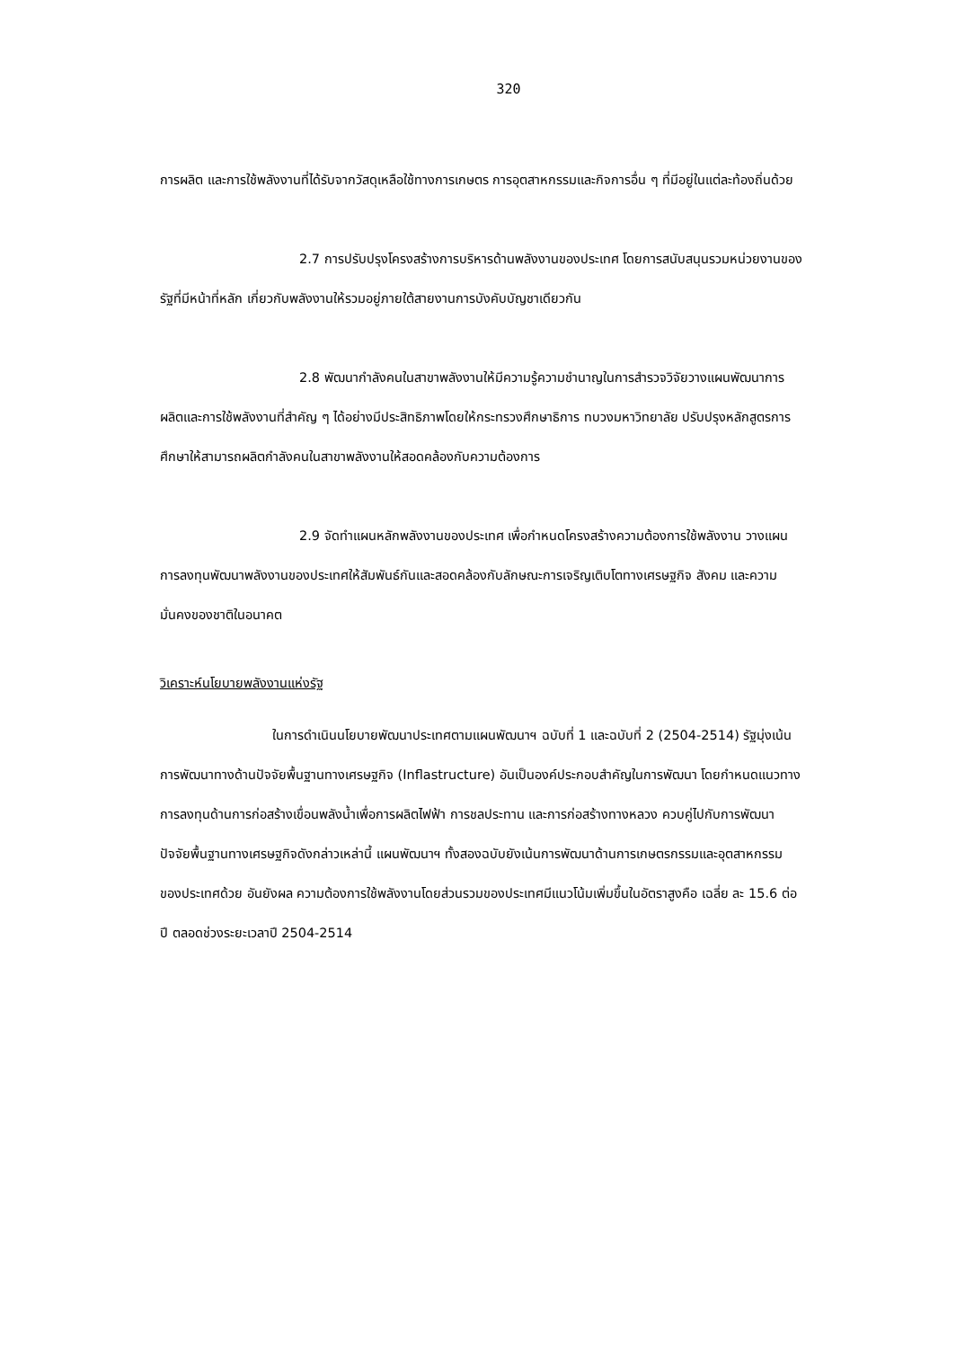320
การผลิต และการใช้พลังงานที่ได้รับจากวัสดุเหลือใช้ทางการเกษตร การอุตสาหกรรมและกิจการอื่น ๆ ที่มีอยู่ในแต่ละท้องถิ่นด้วย
2.7 การปรับปรุงโครงสร้างการบริหารด้านพลังงานของประเทศ โดยการสนับสนุนรวมหน่วยงานของรัฐที่มีหน้าที่หลัก เกี่ยวกับพลังงานให้รวมอยู่ภายใต้สายงานการบังคับบัญชาเดียวกัน
2.8 พัฒนากำลังคนในสาขาพลังงานให้มีความรู้ความชำนาญในการสำรวจวิจัยวางแผนพัฒนาการผลิตและการใช้พลังงานที่สำคัญ ๆ ได้อย่างมีประสิทธิภาพโดยให้กระทรวงศึกษาธิการ ทบวงมหาวิทยาลัย ปรับปรุงหลักสูตรการศึกษาให้สามารถผลิตกำลังคนในสาขาพลังงานให้สอดคล้องกับความต้องการ
2.9 จัดทำแผนหลักพลังงานของประเทศ เพื่อกำหนดโครงสร้างความต้องการใช้พลังงาน วางแผนการลงทุนพัฒนาพลังงานของประเทศให้สัมพันธ์กันและสอดคล้องกับลักษณะการเจริญเติบโตทางเศรษฐกิจ สังคม และความมั่นคงของชาติในอนาคต
วิเคราะห์นโยบายพลังงานแห่งรัฐ
ในการดำเนินนโยบายพัฒนาประเทศตามแผนพัฒนาฯ ฉบับที่ 1 และฉบับที่ 2 (2504-2514) รัฐมุ่งเน้นการพัฒนาทางด้านปัจจัยพื้นฐานทางเศรษฐกิจ (Inflastructure) อันเป็นองค์ประกอบสำคัญในการพัฒนา โดยกำหนดแนวทางการลงทุนด้านการก่อสร้างเขื่อนพลังน้ำเพื่อการผลิตไฟฟ้า การชลประทาน และการก่อสร้างทางหลวง ควบคู่ไปกับการพัฒนาปัจจัยพื้นฐานทางเศรษฐกิจดังกล่าวเหล่านี้ แผนพัฒนาฯ ทั้งสองฉบับยังเน้นการพัฒนาด้านการเกษตรกรรมและอุตสาหกรรมของประเทศด้วย อันยังผล ความต้องการใช้พลังงานโดยส่วนรวมของประเทศมีแนวโน้มเพิ่มขึ้นในอัตราสูงคือ เฉลี่ย ละ 15.6 ต่อปี ตลอดช่วงระยะเวลาปี 2504-2514